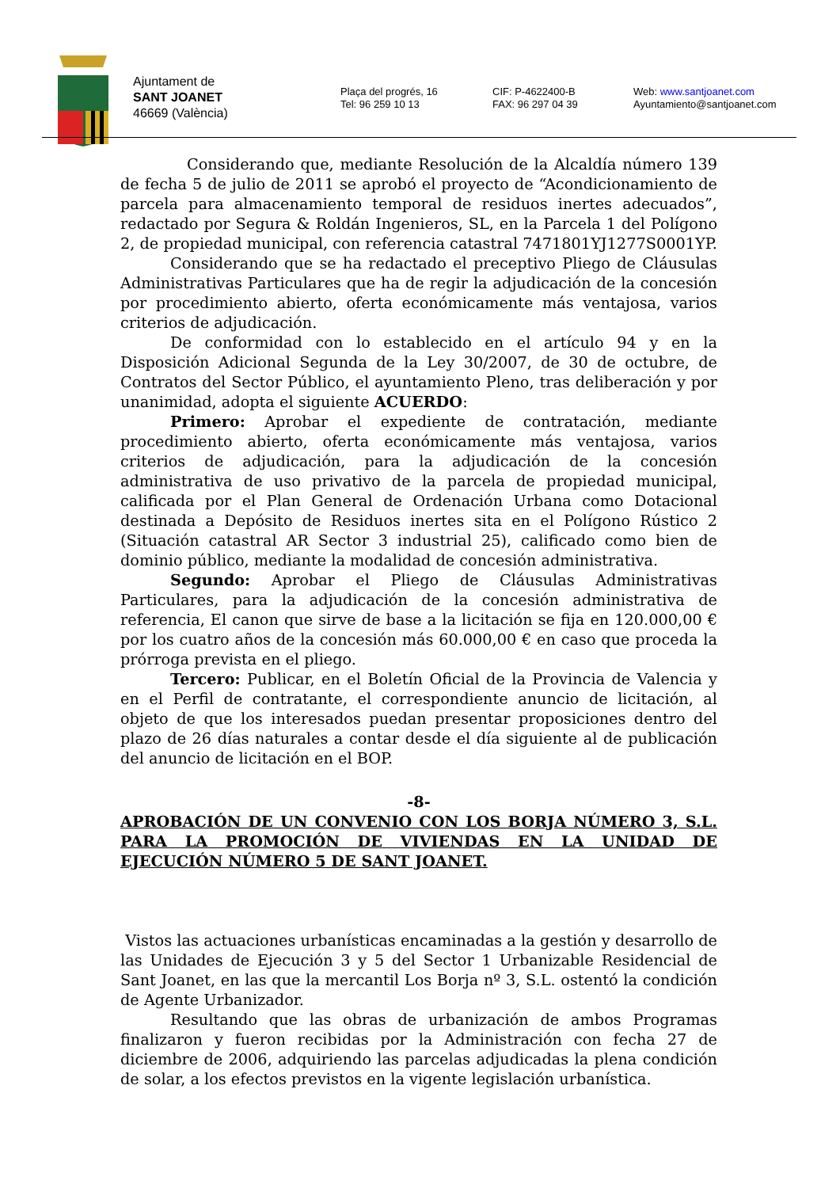Ajuntament de
SANT JOANET
46669 (València)
Plaça del progrés, 16
Tel: 96 259 10 13
CIF: P-4622400-B
FAX: 96 297 04 39
Web: www.santjoanet.com
Ayuntamiento@santjoanet.com
Considerando que, mediante Resolución de la Alcaldía número 139 de fecha 5 de julio de 2011 se aprobó el proyecto de “Acondicionamiento de parcela para almacenamiento temporal de residuos inertes adecuados”, redactado por Segura & Roldán Ingenieros, SL, en la Parcela 1 del Polígono 2, de propiedad municipal, con referencia catastral 7471801YJ1277S0001YP.
Considerando que se ha redactado el preceptivo Pliego de Cláusulas Administrativas Particulares que ha de regir la adjudicación de la concesión por procedimiento abierto, oferta económicamente más ventajosa, varios criterios de adjudicación.
De conformidad con lo establecido en el artículo 94 y en la Disposición Adicional Segunda de la Ley 30/2007, de 30 de octubre, de Contratos del Sector Público, el ayuntamiento Pleno, tras deliberación y por unanimidad, adopta el siguiente ACUERDO:
Primero: Aprobar el expediente de contratación, mediante procedimiento abierto, oferta económicamente más ventajosa, varios criterios de adjudicación, para la adjudicación de la concesión administrativa de uso privativo de la parcela de propiedad municipal, calificada por el Plan General de Ordenación Urbana como Dotacional destinada a Depósito de Residuos inertes sita en el Polígono Rústico 2 (Situación catastral AR Sector 3 industrial 25), calificado como bien de dominio público, mediante la modalidad de concesión administrativa.
Segundo: Aprobar el Pliego de Cláusulas Administrativas Particulares, para la adjudicación de la concesión administrativa de referencia, El canon que sirve de base a la licitación se fija en 120.000,00 € por los cuatro años de la concesión más 60.000,00 € en caso que proceda la prórroga prevista en el pliego.
Tercero: Publicar, en el Boletín Oficial de la Provincia de Valencia y en el Perfil de contratante, el correspondiente anuncio de licitación, al objeto de que los interesados puedan presentar proposiciones dentro del plazo de 26 días naturales a contar desde el día siguiente al de publicación del anuncio de licitación en el BOP.
-8-
APROBACIÓN DE UN CONVENIO CON LOS BORJA NÚMERO 3, S.L. PARA LA PROMOCIÓN DE VIVIENDAS EN LA UNIDAD DE EJECUCIÓN NÚMERO 5 DE SANT JOANET.
Vistos las actuaciones urbanísticas encaminadas a la gestión y desarrollo de las Unidades de Ejecución 3 y 5 del Sector 1 Urbanizable Residencial de Sant Joanet, en las que la mercantil Los Borja nº 3, S.L. ostentó la condición de Agente Urbanizador.
Resultando que las obras de urbanización de ambos Programas finalizaron y fueron recibidas por la Administración con fecha 27 de diciembre de 2006, adquiriendo las parcelas adjudicadas la plena condición de solar, a los efectos previstos en la vigente legislación urbanística.